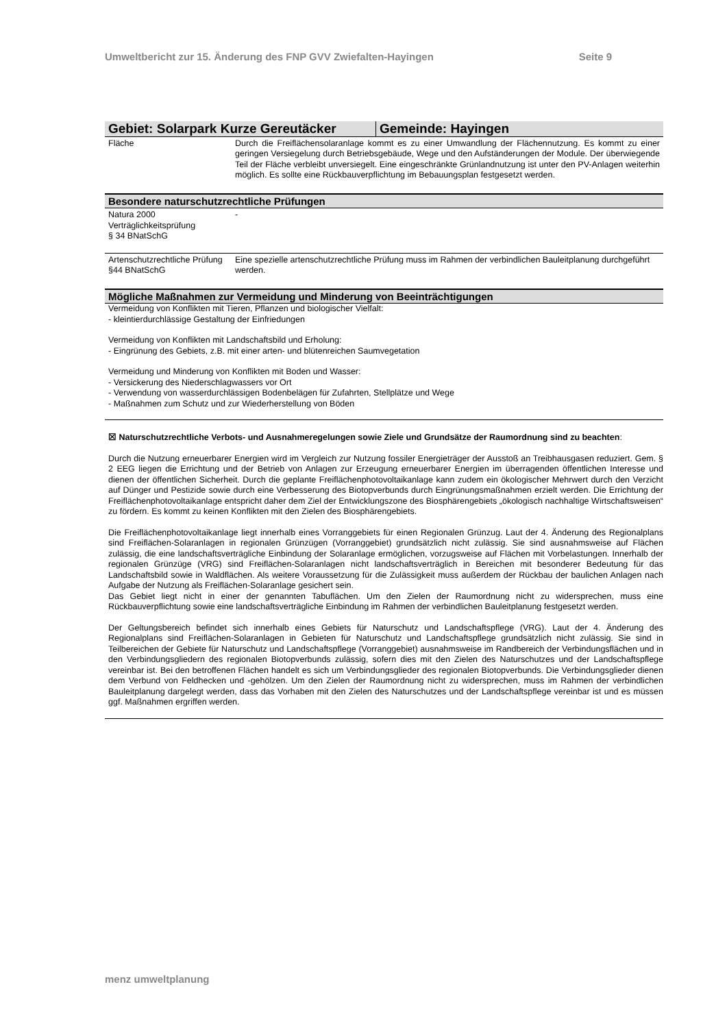Umweltbericht zur 15. Änderung des FNP GVV Zwiefalten-Hayingen Seite 9
| Gebiet: Solarpark Kurze Gereutäcker | Gemeinde: Hayingen |
| Fläche | Durch die Freiflächensolaranlage kommt es zu einer Umwandlung der Flächennutzung. Es kommt zu einer geringen Versiegelung durch Betriebsgebäude, Wege und den Aufständerungen der Module. Der überwiegende Teil der Fläche verbleibt unversiegelt. Eine eingeschränkte Grünlandnutzung ist unter den PV-Anlagen weiterhin möglich. Es sollte eine Rückbauverpflichtung im Bebauungsplan festgesetzt werden. |
Besondere naturschutzrechtliche Prüfungen
| Natura 2000 Verträglichkeitsprüfung § 34 BNatSchG | - |
| Artenschutzrechtliche Prüfung §44 BNatSchG | Eine spezielle artenschutzrechtliche Prüfung muss im Rahmen der verbindlichen Bauleitplanung durchgeführt werden. |
Mögliche Maßnahmen zur Vermeidung und Minderung von Beeinträchtigungen
Vermeidung von Konflikten mit Tieren, Pflanzen und biologischer Vielfalt:
- kleintierdurchlässige Gestaltung der Einfriedungen
Vermeidung von Konflikten mit Landschaftsbild und Erholung:
- Eingrünung des Gebiets, z.B. mit einer arten- und blütenreichen Saumvegetation
Vermeidung und Minderung von Konflikten mit Boden und Wasser:
- Versickerung des Niederschlagwassers vor Ort
- Verwendung von wasserdurchlässigen Bodenbelägen für Zufahrten, Stellplätze und Wege
- Maßnahmen zum Schutz und zur Wiederherstellung von Böden
☒ Naturschutzrechtliche Verbots- und Ausnahmeregelungen sowie Ziele und Grundsätze der Raumordnung sind zu beachten:
Durch die Nutzung erneuerbarer Energien wird im Vergleich zur Nutzung fossiler Energieträger der Ausstoß an Treibhausgasen reduziert. Gem. § 2 EEG liegen die Errichtung und der Betrieb von Anlagen zur Erzeugung erneuerbarer Energien im überragenden öffentlichen Interesse und dienen der öffentlichen Sicherheit. Durch die geplante Freiflächenphotovoltaikanlage kann zudem ein ökologischer Mehrwert durch den Verzicht auf Dünger und Pestizide sowie durch eine Verbesserung des Biotopverbunds durch Eingrünungsmaßnahmen erzielt werden. Die Errichtung der Freiflächenphotovoltaikanlage entspricht daher dem Ziel der Entwicklungszone des Biosphärengebiets „ökologisch nachhaltige Wirtschaftsweisen“ zu fördern. Es kommt zu keinen Konflikten mit den Zielen des Biosphärengebiets.
Die Freiflächenphotovoltaikanlage liegt innerhalb eines Vorranggebiets für einen Regionalen Grünzug. Laut der 4. Änderung des Regionalplans sind Freiflächen-Solaranlagen in regionalen Grünzügen (Vorranggebiet) grundsätzlich nicht zulässig. Sie sind ausnahmsweise auf Flächen zulässig, die eine landschaftsverträgliche Einbindung der Solaranlage ermöglichen, vorzugsweise auf Flächen mit Vorbelastungen. Innerhalb der regionalen Grünzüge (VRG) sind Freiflächen-Solaranlagen nicht landschaftsverträglich in Bereichen mit besonderer Bedeutung für das Landschaftsbild sowie in Waldflächen. Als weitere Voraussetzung für die Zulässigkeit muss außerdem der Rückbau der baulichen Anlagen nach Aufgabe der Nutzung als Freiflächen-Solaranlage gesichert sein.
Das Gebiet liegt nicht in einer der genannten Tabuflächen. Um den Zielen der Raumordnung nicht zu widersprechen, muss eine Rückbauverpflichtung sowie eine landschaftsverträgliche Einbindung im Rahmen der verbindlichen Bauleitplanung festgesetzt werden.
Der Geltungsbereich befindet sich innerhalb eines Gebiets für Naturschutz und Landschaftspflege (VRG). Laut der 4. Änderung des Regionalplans sind Freiflächen-Solaranlagen in Gebieten für Naturschutz und Landschaftspflege grundsätzlich nicht zulässig. Sie sind in Teilbereichen der Gebiete für Naturschutz und Landschaftspflege (Vorranggebiet) ausnahmsweise im Randbereich der Verbindungsflächen und in den Verbindungsgliedern des regionalen Biotopverbunds zulässig, sofern dies mit den Zielen des Naturschutzes und der Landschaftspflege vereinbar ist. Bei den betroffenen Flächen handelt es sich um Verbindungsglieder des regionalen Biotopverbunds. Die Verbindungsglieder dienen dem Verbund von Feldhecken und -gehölzen. Um den Zielen der Raumordnung nicht zu widersprechen, muss im Rahmen der verbindlichen Bauleitplanung dargelegt werden, dass das Vorhaben mit den Zielen des Naturschutzes und der Landschaftspflege vereinbar ist und es müssen ggf. Maßnahmen ergriffen werden.
menz umweltplanung